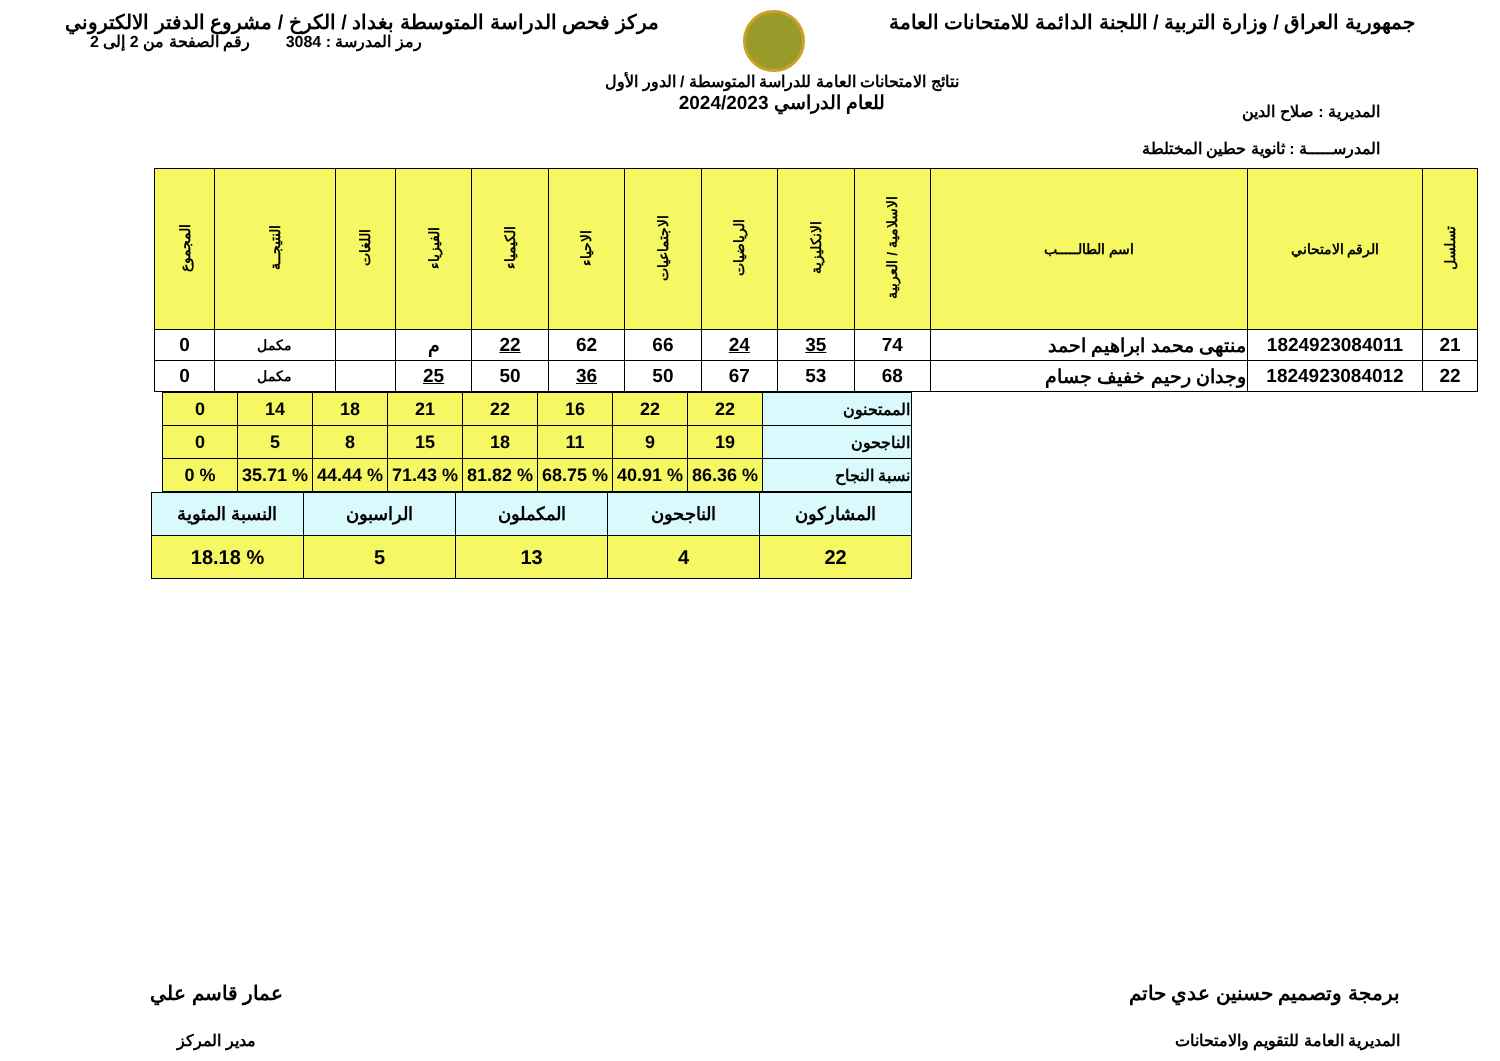جمهورية العراق / وزارة التربية / اللجنة الدائمة للامتحانات العامة
مركز فحص الدراسة المتوسطة بغداد / الكرخ / مشروع الدفتر الالكتروني
المديرية : صلاح الدين
المدرســـــة : ثانوية حطين المختلطة
نتائج الامتحانات العامة للدراسة المتوسطة / الدور الأول
للعام الدراسي 2024/2023
رمز المدرسة : 3084 رقم الصفحة من 2 إلى 2
| تسلسل | الرقم الامتحاني | اسم الطالـــــب | الاسلامية / العربية | الانكليزية | الرياضيات | الاجتماعيات | الاحياء | الكيمياء | الفيزياء | اللغات | النتيجــة | المجموع |
| --- | --- | --- | --- | --- | --- | --- | --- | --- | --- | --- | --- | --- |
| 21 | 1824923084011 | منتهى محمد ابراهيم احمد | 74 | 35 | 24 | 66 | 62 | 22 | م | | مكمل | 0 |
| 22 | 1824923084012 | وجدان رحيم خفيف جسام | 68 | 53 | 67 | 50 | 36 | 50 | 25 | | مكمل | 0 |
| الممتحنون | 22 | 22 | 16 | 22 | 21 | 18 | 14 | 0 |
| الناجحون | 19 | 9 | 11 | 18 | 15 | 8 | 5 | 0 |
| نسبة النجاح | % 86.36 | % 40.91 | % 68.75 | % 81.82 | % 71.43 | % 44.44 | % 35.71 | % 0 |
| المشاركون | الناجحون | المكملون | الراسبون | النسبة المئوية |
| 22 | 4 | 13 | 5 | % 18.18 |
برمجة وتصميم حسنين عدي حاتم
المديرية العامة للتقويم والامتحانات
عمار قاسم علي
مدير المركز